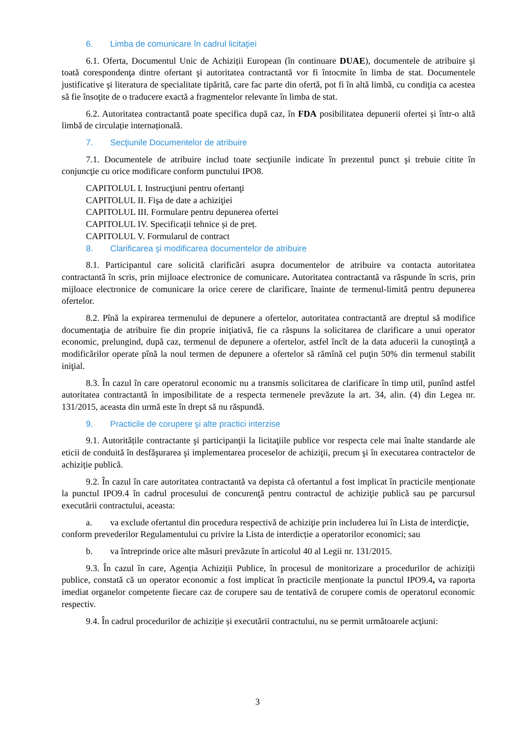6. Limba de comunicare în cadrul licitaţiei
6.1. Oferta, Documentul Unic de Achiziții European (în continuare DUAE), documentele de atribuire şi toată corespondenţa dintre ofertant şi autoritatea contractantă vor fi întocmite în limba de stat. Documentele justificative şi literatura de specialitate tipărită, care fac parte din ofertă, pot fi în altă limbă, cu condiţia ca acestea să fie însoţite de o traducere exactă a fragmentelor relevante în limba de stat.
6.2. Autoritatea contractantă poate specifica după caz, în FDA posibilitatea depunerii ofertei și într-o altă limbă de circulație internațională.
7. Secţiunile Documentelor de atribuire
7.1. Documentele de atribuire includ toate secţiunile indicate în prezentul punct şi trebuie citite în conjuncţie cu orice modificare conform punctului IPO8.
CAPITOLUL I. Instrucţiuni pentru ofertanţi
CAPITOLUL II. Fişa de date a achiziţiei
CAPITOLUL III. Formulare pentru depunerea ofertei
CAPITOLUL IV. Specificații tehnice și de preț.
CAPITOLUL V. Formularul de contract
8. Clarificarea şi modificarea documentelor de atribuire
8.1. Participantul care solicită clarificări asupra documentelor de atribuire va contacta autoritatea contractantă în scris, prin mijloace electronice de comunicare. Autoritatea contractantă va răspunde în scris, prin mijloace electronice de comunicare la orice cerere de clarificare, înainte de termenul-limită pentru depunerea ofertelor.
8.2. Pînă la expirarea termenului de depunere a ofertelor, autoritatea contractantă are dreptul să modifice documentaţia de atribuire fie din proprie iniţiativă, fie ca răspuns la solicitarea de clarificare a unui operator economic, prelungind, după caz, termenul de depunere a ofertelor, astfel încît de la data aducerii la cunoştinţă a modificărilor operate pînă la noul termen de depunere a ofertelor să rămînă cel puţin 50% din termenul stabilit iniţial.
8.3. În cazul în care operatorul economic nu a transmis solicitarea de clarificare în timp util, punînd astfel autoritatea contractantă în imposibilitate de a respecta termenele prevăzute la art. 34, alin. (4) din Legea nr. 131/2015, aceasta din urmă este în drept să nu răspundă.
9. Practicile de corupere şi alte practici interzise
9.1. Autoritățile contractante şi participanţii la licitaţiile publice vor respecta cele mai înalte standarde ale eticii de conduită în desfăşurarea şi implementarea proceselor de achiziţii, precum şi în executarea contractelor de achiziție publică.
9.2. În cazul în care autoritatea contractantă va depista că ofertantul a fost implicat în practicile menționate la punctul IPO9.4 în cadrul procesului de concurenţă pentru contractul de achiziţie publică sau pe parcursul executării contractului, aceasta:
a. va exclude ofertantul din procedura respectivă de achiziţie prin includerea lui în Lista de interdicţie, conform prevederilor Regulamentului cu privire la Lista de interdicție a operatorilor economici; sau
b. va întreprinde orice alte măsuri prevăzute în articolul 40 al Legii nr. 131/2015.
9.3. În cazul în care, Agenția Achiziții Publice, în procesul de monitorizare a procedurilor de achiziții publice, constată că un operator economic a fost implicat în practicile menționate la punctul IPO9.4, va raporta imediat organelor competente fiecare caz de corupere sau de tentativă de corupere comis de operatorul economic respectiv.
9.4. În cadrul procedurilor de achiziție și executării contractului, nu se permit următoarele acţiuni:
3